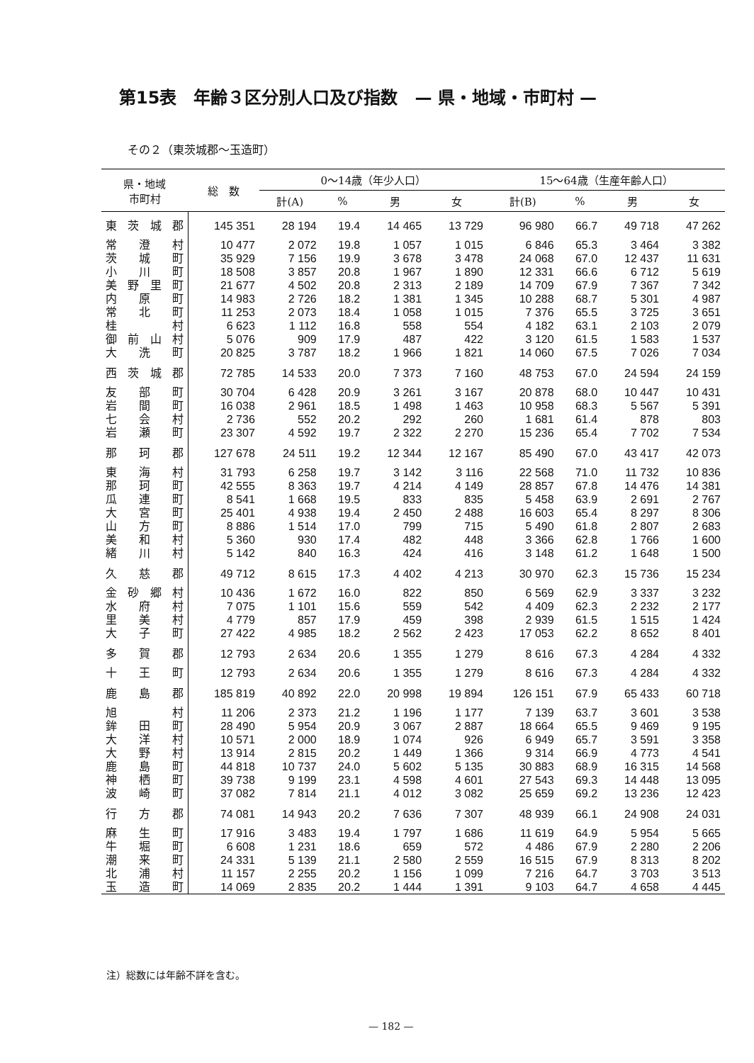第15表　年齢３区分別人口及び指数　— 県・地域・市町村 —
その２（東茨城郡～玉造町）
| 県・地域 市町村 | 総 数 | 0～14歳（年少人口） | | | | 15～64歳（生産年齢人口） | | | |
| --- | --- | --- | --- | --- | --- | --- | --- | --- | --- |
| | | 計(A) | % | 男 | 女 | 計(B) | % | 男 | 女 |
| 東茨城郡 | 145 351 | 28 194 | 19.4 | 14 465 | 13 729 | 96 980 | 66.7 | 49 718 | 47 262 |
| 常澄村 | 10 477 | 2 072 | 19.8 | 1 057 | 1 015 | 6 846 | 65.3 | 3 464 | 3 382 |
| 茨城町 | 35 929 | 7 156 | 19.9 | 3 678 | 3 478 | 24 068 | 67.0 | 12 437 | 11 631 |
| 小川町 | 18 508 | 3 857 | 20.8 | 1 967 | 1 890 | 12 331 | 66.6 | 6 712 | 5 619 |
| 美野里町 | 21 677 | 4 502 | 20.8 | 2 313 | 2 189 | 14 709 | 67.9 | 7 367 | 7 342 |
| 内原町 | 14 983 | 2 726 | 18.2 | 1 381 | 1 345 | 10 288 | 68.7 | 5 301 | 4 987 |
| 常北町 | 11 253 | 2 073 | 18.4 | 1 058 | 1 015 | 7 376 | 65.5 | 3 725 | 3 651 |
| 桂村 | 6 623 | 1 112 | 16.8 | 558 | 554 | 4 182 | 63.1 | 2 103 | 2 079 |
| 御前山村 | 5 076 | 909 | 17.9 | 487 | 422 | 3 120 | 61.5 | 1 583 | 1 537 |
| 大洗町 | 20 825 | 3 787 | 18.2 | 1 966 | 1 821 | 14 060 | 67.5 | 7 026 | 7 034 |
| 西茨城郡 | 72 785 | 14 533 | 20.0 | 7 373 | 7 160 | 48 753 | 67.0 | 24 594 | 24 159 |
| 友部町 | 30 704 | 6 428 | 20.9 | 3 261 | 3 167 | 20 878 | 68.0 | 10 447 | 10 431 |
| 岩間町 | 16 038 | 2 961 | 18.5 | 1 498 | 1 463 | 10 958 | 68.3 | 5 567 | 5 391 |
| 七会村 | 2 736 | 552 | 20.2 | 292 | 260 | 1 681 | 61.4 | 878 | 803 |
| 岩瀬町 | 23 307 | 4 592 | 19.7 | 2 322 | 2 270 | 15 236 | 65.4 | 7 702 | 7 534 |
| 那珂郡 | 127 678 | 24 511 | 19.2 | 12 344 | 12 167 | 85 490 | 67.0 | 43 417 | 42 073 |
| 東海村 | 31 793 | 6 258 | 19.7 | 3 142 | 3 116 | 22 568 | 71.0 | 11 732 | 10 836 |
| 那珂町 | 42 555 | 8 363 | 19.7 | 4 214 | 4 149 | 28 857 | 67.8 | 14 476 | 14 381 |
| 瓜連町 | 8 541 | 1 668 | 19.5 | 833 | 835 | 5 458 | 63.9 | 2 691 | 2 767 |
| 大宮町 | 25 401 | 4 938 | 19.4 | 2 450 | 2 488 | 16 603 | 65.4 | 8 297 | 8 306 |
| 山方町 | 8 886 | 1 514 | 17.0 | 799 | 715 | 5 490 | 61.8 | 2 807 | 2 683 |
| 美和村 | 5 360 | 930 | 17.4 | 482 | 448 | 3 366 | 62.8 | 1 766 | 1 600 |
| 緒川村 | 5 142 | 840 | 16.3 | 424 | 416 | 3 148 | 61.2 | 1 648 | 1 500 |
| 久慈郡 | 49 712 | 8 615 | 17.3 | 4 402 | 4 213 | 30 970 | 62.3 | 15 736 | 15 234 |
| 金砂郷村 | 10 436 | 1 672 | 16.0 | 822 | 850 | 6 569 | 62.9 | 3 337 | 3 232 |
| 水府村 | 7 075 | 1 101 | 15.6 | 559 | 542 | 4 409 | 62.3 | 2 232 | 2 177 |
| 里美村 | 4 779 | 857 | 17.9 | 459 | 398 | 2 939 | 61.5 | 1 515 | 1 424 |
| 大子町 | 27 422 | 4 985 | 18.2 | 2 562 | 2 423 | 17 053 | 62.2 | 8 652 | 8 401 |
| 多賀郡 | 12 793 | 2 634 | 20.6 | 1 355 | 1 279 | 8 616 | 67.3 | 4 284 | 4 332 |
| 十王町 | 12 793 | 2 634 | 20.6 | 1 355 | 1 279 | 8 616 | 67.3 | 4 284 | 4 332 |
| 鹿島郡 | 185 819 | 40 892 | 22.0 | 20 998 | 19 894 | 126 151 | 67.9 | 65 433 | 60 718 |
| 旭村 | 11 206 | 2 373 | 21.2 | 1 196 | 1 177 | 7 139 | 63.7 | 3 601 | 3 538 |
| 鉾田町 | 28 490 | 5 954 | 20.9 | 3 067 | 2 887 | 18 664 | 65.5 | 9 469 | 9 195 |
| 大洋村 | 10 571 | 2 000 | 18.9 | 1 074 | 926 | 6 949 | 65.7 | 3 591 | 3 358 |
| 大野村 | 13 914 | 2 815 | 20.2 | 1 449 | 1 366 | 9 314 | 66.9 | 4 773 | 4 541 |
| 鹿島町 | 44 818 | 10 737 | 24.0 | 5 602 | 5 135 | 30 883 | 68.9 | 16 315 | 14 568 |
| 神栖町 | 39 738 | 9 199 | 23.1 | 4 598 | 4 601 | 27 543 | 69.3 | 14 448 | 13 095 |
| 波崎町 | 37 082 | 7 814 | 21.1 | 4 012 | 3 082 | 25 659 | 69.2 | 13 236 | 12 423 |
| 行方郡 | 74 081 | 14 943 | 20.2 | 7 636 | 7 307 | 48 939 | 66.1 | 24 908 | 24 031 |
| 麻生町 | 17 916 | 3 483 | 19.4 | 1 797 | 1 686 | 11 619 | 64.9 | 5 954 | 5 665 |
| 牛堀町 | 6 608 | 1 231 | 18.6 | 659 | 572 | 4 486 | 67.9 | 2 280 | 2 206 |
| 潮来町 | 24 331 | 5 139 | 21.1 | 2 580 | 2 559 | 16 515 | 67.9 | 8 313 | 8 202 |
| 北浦村 | 11 157 | 2 255 | 20.2 | 1 156 | 1 099 | 7 216 | 64.7 | 3 703 | 3 513 |
| 玉造町 | 14 069 | 2 835 | 20.2 | 1 444 | 1 391 | 9 103 | 64.7 | 4 658 | 4 445 |
注）総数には年齢不詳を含む。
— 182 —